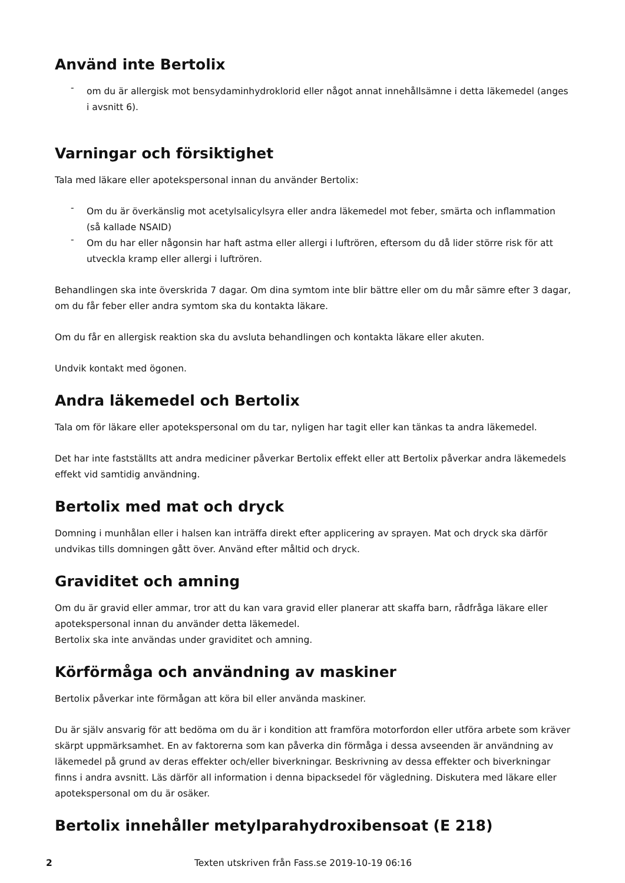Använd inte Bertolix
- om du är allergisk mot bensydaminhydroklorid eller något annat innehållsämne i detta läkemedel (anges i avsnitt 6).
Varningar och försiktighet
Tala med läkare eller apotekspersonal innan du använder Bertolix:
- Om du är överkänslig mot acetylsalicylsyra eller andra läkemedel mot feber, smärta och inflammation (så kallade NSAID)
- Om du har eller någonsin har haft astma eller allergi i luftrören, eftersom du då lider större risk för att utveckla kramp eller allergi i luftrören.
Behandlingen ska inte överskrida 7 dagar. Om dina symtom inte blir bättre eller om du mår sämre efter 3 dagar, om du får feber eller andra symtom ska du kontakta läkare.
Om du får en allergisk reaktion ska du avsluta behandlingen och kontakta läkare eller akuten.
Undvik kontakt med ögonen.
Andra läkemedel och Bertolix
Tala om för läkare eller apotekspersonal om du tar, nyligen har tagit eller kan tänkas ta andra läkemedel.
Det har inte fastställts att andra mediciner påverkar Bertolix effekt eller att Bertolix påverkar andra läkemedels effekt vid samtidig användning.
Bertolix med mat och dryck
Domning i munhålan eller i halsen kan inträffa direkt efter applicering av sprayen. Mat och dryck ska därför undvikas tills domningen gått över. Använd efter måltid och dryck.
Graviditet och amning
Om du är gravid eller ammar, tror att du kan vara gravid eller planerar att skaffa barn, rådfråga läkare eller apotekspersonal innan du använder detta läkemedel.
Bertolix ska inte användas under graviditet och amning.
Körförmåga och användning av maskiner
Bertolix påverkar inte förmågan att köra bil eller använda maskiner.
Du är själv ansvarig för att bedöma om du är i kondition att framföra motorfordon eller utföra arbete som kräver skärpt uppmärksamhet. En av faktorerna som kan påverka din förmåga i dessa avseenden är användning av läkemedel på grund av deras effekter och/eller biverkningar. Beskrivning av dessa effekter och biverkningar finns i andra avsnitt. Läs därför all information i denna bipacksedel för vägledning. Diskutera med läkare eller apotekspersonal om du är osäker.
Bertolix innehåller metylparahydroxibensoat (E 218)
2 Texten utskriven från Fass.se 2019-10-19 06:16